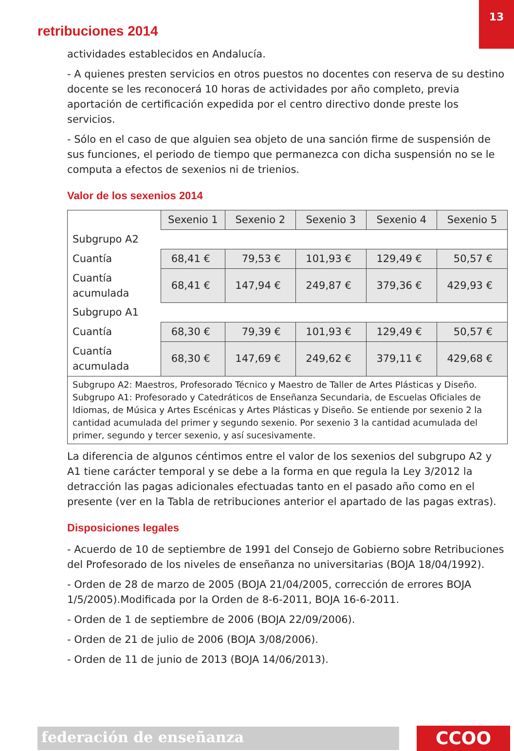13
retribuciones 2014
actividades establecidos en Andalucía.
- A quienes presten servicios en otros puestos no docentes con reserva de su destino docente se les reconocerá 10 horas de actividades por año completo, previa aportación de certificación expedida por el centro directivo donde preste los servicios.
- Sólo en el caso de que alguien sea objeto de una sanción firme de suspensión de sus funciones, el periodo de tiempo que permanezca con dicha suspensión no se le computa a efectos de sexenios ni de trienios.
Valor de los sexenios 2014
| | Sexenio 1 | Sexenio 2 | Sexenio 3 | Sexenio 4 | Sexenio 5 |
| --- | --- | --- | --- | --- | --- |
| Subgrupo A2 | | | | | |
| Cuantía | 68,41 € | 79,53 € | 101,93 € | 129,49 € | 50,57 € |
| Cuantía acumulada | 68,41 € | 147,94 € | 249,87 € | 379,36 € | 429,93 € |
| Subgrupo A1 | | | | | |
| Cuantía | 68,30 € | 79,39 € | 101,93 € | 129,49 € | 50,57 € |
| Cuantía acumulada | 68,30 € | 147,69 € | 249,62 € | 379,11 € | 429,68 € |
| Subgrupo A2: Maestros, Profesorado Técnico y Maestro de Taller de Artes Plásticas y Diseño. Subgrupo A1: Profesorado y Catedráticos de Enseñanza Secundaria, de Escuelas Oficiales de Idiomas, de Música y Artes Escénicas y Artes Plásticas y Diseño. Se entiende por sexenio 2 la cantidad acumulada del primer y segundo sexenio. Por sexenio 3 la cantidad acumulada del primer, segundo y tercer sexenio, y así sucesivamente. | | | | | |
La diferencia de algunos céntimos entre el valor de los sexenios del subgrupo A2 y A1 tiene carácter temporal y se debe a la forma en que regula la Ley 3/2012 la detracción las pagas adicionales efectuadas tanto en el pasado año como en el presente (ver en la Tabla de retribuciones anterior el apartado de las pagas extras).
Disposiciones legales
- Acuerdo de 10 de septiembre de 1991 del Consejo de Gobierno sobre Retribuciones del Profesorado de los niveles de enseñanza no universitarias (BOJA 18/04/1992).
- Orden de 28 de marzo de 2005 (BOJA 21/04/2005, corrección de errores BOJA 1/5/2005).Modificada por la Orden de 8-6-2011, BOJA 16-6-2011.
- Orden de 1 de septiembre de 2006 (BOJA 22/09/2006).
- Orden de 21 de julio de 2006 (BOJA 3/08/2006).
- Orden de 11 de junio de 2013 (BOJA 14/06/2013).
federación de enseñanza CCOO